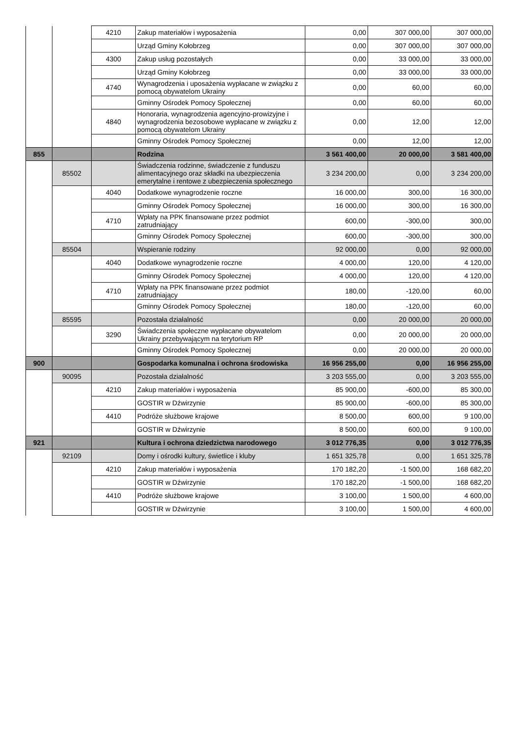| | | 4210 | Zakup materiałów i wyposażenia | 0,00 | 307 000,00 | 307 000,00 |
| | | | Urząd Gminy Kołobrzeg | 0,00 | 307 000,00 | 307 000,00 |
| | | 4300 | Zakup usług pozostałych | 0,00 | 33 000,00 | 33 000,00 |
| | | | Urząd Gminy Kołobrzeg | 0,00 | 33 000,00 | 33 000,00 |
| | | 4740 | Wynagrodzenia i uposażenia wypłacane w związku z pomocą obywatelom Ukrainy | 0,00 | 60,00 | 60,00 |
| | | | Gminny Ośrodek Pomocy Społecznej | 0,00 | 60,00 | 60,00 |
| | | 4840 | Honoraria, wynagrodzenia agencyjno-prowizyjne i wynagrodzenia bezosobowe wypłacane w związku z pomocą obywatelom Ukrainy | 0,00 | 12,00 | 12,00 |
| | | | Gminny Ośrodek Pomocy Społecznej | 0,00 | 12,00 | 12,00 |
| 855 | | | Rodzina | 3 561 400,00 | 20 000,00 | 3 581 400,00 |
| | 85502 | | Świadczenia rodzinne, świadczenie z funduszu alimentacyjnego oraz składki na ubezpieczenia emerytalne i rentowe z ubezpieczenia społecznego | 3 234 200,00 | 0,00 | 3 234 200,00 |
| | | 4040 | Dodatkowe wynagrodzenie roczne | 16 000,00 | 300,00 | 16 300,00 |
| | | | Gminny Ośrodek Pomocy Społecznej | 16 000,00 | 300,00 | 16 300,00 |
| | | 4710 | Wpłaty na PPK finansowane przez podmiot zatrudniający | 600,00 | -300,00 | 300,00 |
| | | | Gminny Ośrodek Pomocy Społecznej | 600,00 | -300,00 | 300,00 |
| | 85504 | | Wspieranie rodziny | 92 000,00 | 0,00 | 92 000,00 |
| | | 4040 | Dodatkowe wynagrodzenie roczne | 4 000,00 | 120,00 | 4 120,00 |
| | | | Gminny Ośrodek Pomocy Społecznej | 4 000,00 | 120,00 | 4 120,00 |
| | | 4710 | Wpłaty na PPK finansowane przez podmiot zatrudniający | 180,00 | -120,00 | 60,00 |
| | | | Gminny Ośrodek Pomocy Społecznej | 180,00 | -120,00 | 60,00 |
| | 85595 | | Pozostała działalność | 0,00 | 20 000,00 | 20 000,00 |
| | | 3290 | Świadczenia społeczne wypłacane obywatelom Ukrainy przebywającym na terytorium RP | 0,00 | 20 000,00 | 20 000,00 |
| | | | Gminny Ośrodek Pomocy Społecznej | 0,00 | 20 000,00 | 20 000,00 |
| 900 | | | Gospodarka komunalna i ochrona środowiska | 16 956 255,00 | 0,00 | 16 956 255,00 |
| | 90095 | | Pozostała działalność | 3 203 555,00 | 0,00 | 3 203 555,00 |
| | | 4210 | Zakup materiałów i wyposażenia | 85 900,00 | -600,00 | 85 300,00 |
| | | | GOSTIR w Dźwirzynie | 85 900,00 | -600,00 | 85 300,00 |
| | | 4410 | Podróże służbowe krajowe | 8 500,00 | 600,00 | 9 100,00 |
| | | | GOSTIR w Dźwirzynie | 8 500,00 | 600,00 | 9 100,00 |
| 921 | | | Kultura i ochrona dziedzictwa narodowego | 3 012 776,35 | 0,00 | 3 012 776,35 |
| | 92109 | | Domy i ośrodki kultury, świetlice i kluby | 1 651 325,78 | 0,00 | 1 651 325,78 |
| | | 4210 | Zakup materiałów i wyposażenia | 170 182,20 | -1 500,00 | 168 682,20 |
| | | | GOSTIR w Dźwirzynie | 170 182,20 | -1 500,00 | 168 682,20 |
| | | 4410 | Podróże służbowe krajowe | 3 100,00 | 1 500,00 | 4 600,00 |
| | | | GOSTIR w Dźwirzynie | 3 100,00 | 1 500,00 | 4 600,00 |